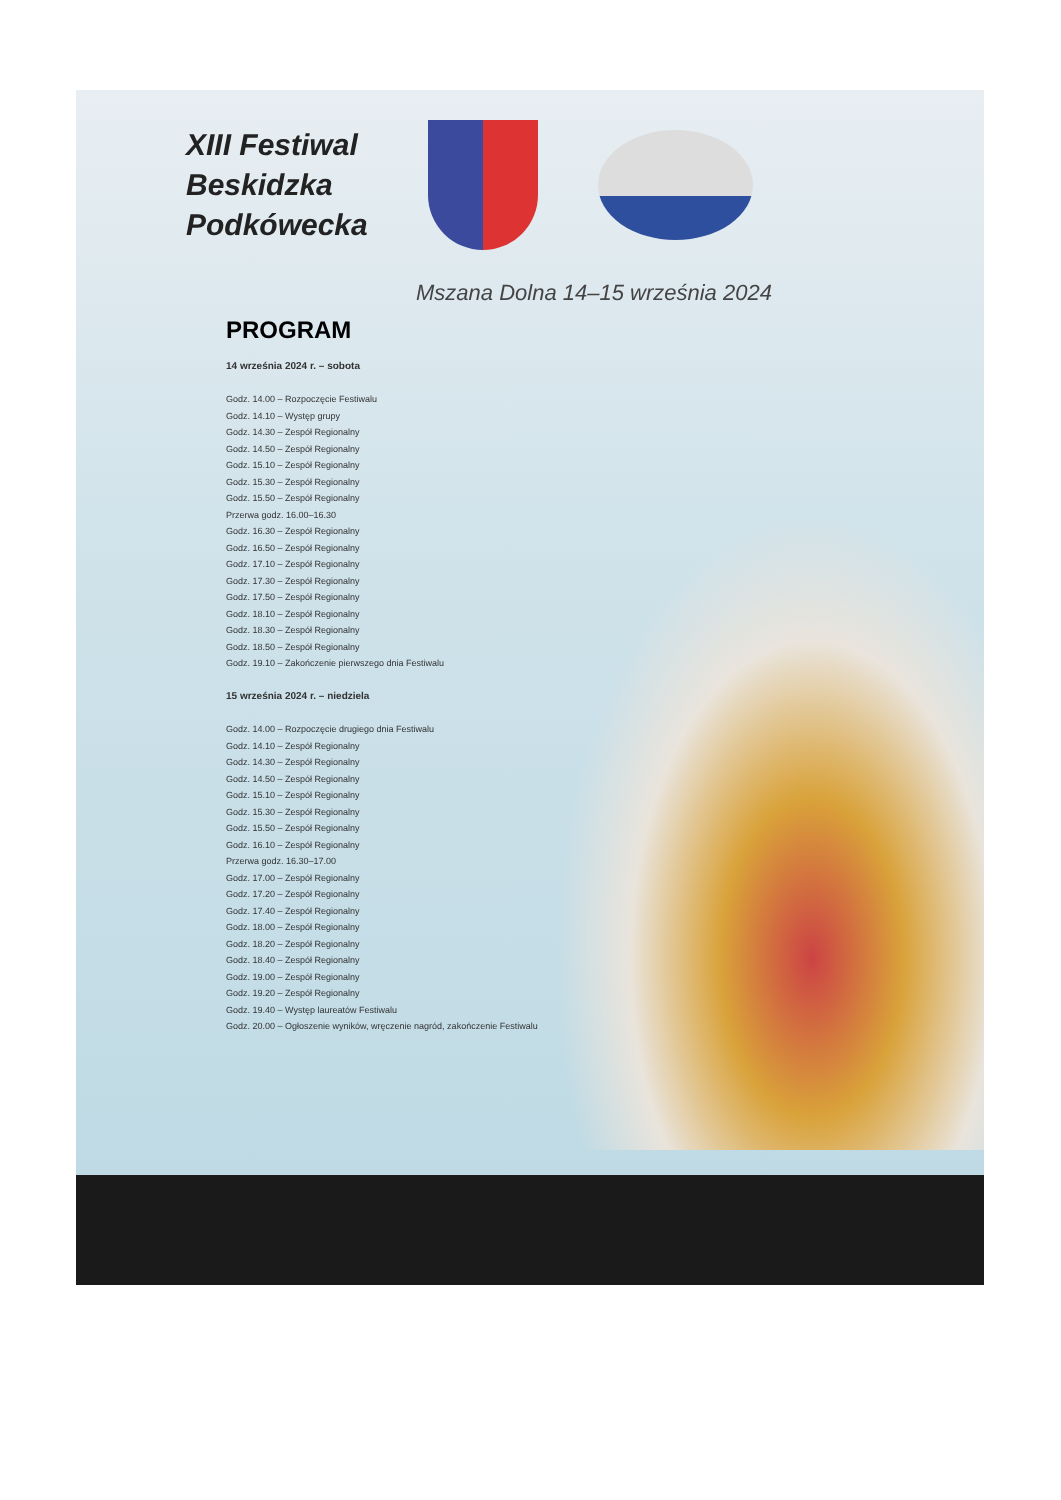XIII Festiwal
Beskidzka
Podkówecka
Mszana Dolna 14–15 września 2024
PROGRAM
14 września 2024 r. – sobota
Godz. 14.00 – Rozpoczęcie Festiwalu
Godz. 14.10 – Występ grupy
Godz. 14.30 – Zespół Regionalny
Godz. 14.50 – Zespół Regionalny
Godz. 15.10 – Zespół Regionalny
Godz. 15.30 – Zespół Regionalny
Godz. 15.50 – Zespół Regionalny
Przerwa godz. 16.00–16.30
Godz. 16.30 – Zespół Regionalny
Godz. 16.50 – Zespół Regionalny
Godz. 17.10 – Zespół Regionalny
Godz. 17.30 – Zespół Regionalny
Godz. 17.50 – Zespół Regionalny
Godz. 18.10 – Zespół Regionalny
Godz. 18.30 – Zespół Regionalny
Godz. 18.50 – Zespół Regionalny
Godz. 19.10 – Zakończenie pierwszego dnia Festiwalu
15 września 2024 r. – niedziela
Godz. 14.00 – Rozpoczęcie drugiego dnia Festiwalu
Godz. 14.10 – Zespół Regionalny
Godz. 14.30 – Zespół Regionalny
Godz. 14.50 – Zespół Regionalny
Godz. 15.10 – Zespół Regionalny
Godz. 15.30 – Zespół Regionalny
Godz. 15.50 – Zespół Regionalny
Godz. 16.10 – Zespół Regionalny
Przerwa godz. 16.30–17.00
Godz. 17.00 – Zespół Regionalny
Godz. 17.20 – Zespół Regionalny
Godz. 17.40 – Zespół Regionalny
Godz. 18.00 – Zespół Regionalny
Godz. 18.20 – Zespół Regionalny
Godz. 18.40 – Zespół Regionalny
Godz. 19.00 – Zespół Regionalny
Godz. 19.20 – Zespół Regionalny
Godz. 19.40 – Występ laureatów Festiwalu
Godz. 20.00 – Ogłoszenie wyników, wręczenie nagród, zakończenie Festiwalu